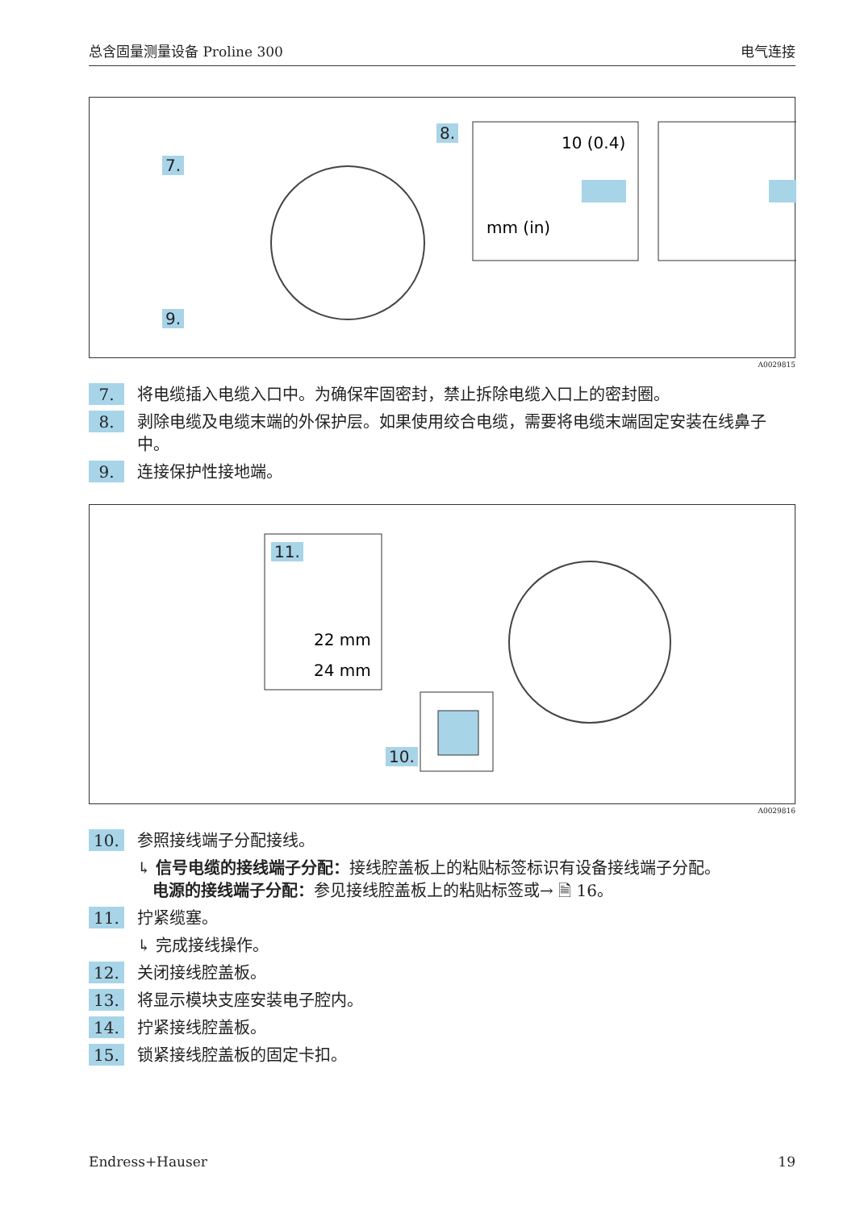总含固量测量设备 Proline 300 电气连接
7.
8.
9.
10 (0.4)
mm (in)
A0029815
7. 将电缆插入电缆入口中。为确保牢固密封，禁止拆除电缆入口上的密封圈。
8. 剥除电缆及电缆末端的外保护层。如果使用绞合电缆，需要将电缆末端固定安装在线鼻子中。
9. 连接保护性接地端。
11.
10.
22 mm
24 mm
A0029816
10. 参照接线端子分配接线。
↳ 信号电缆的接线端子分配：接线腔盖板上的粘贴标签标识有设备接线端子分配。
电源的接线端子分配：参见接线腔盖板上的粘贴标签或→ 🗎 16。
11. 拧紧缆塞。
↳ 完成接线操作。
12. 关闭接线腔盖板。
13. 将显示模块支座安装电子腔内。
14. 拧紧接线腔盖板。
15. 锁紧接线腔盖板的固定卡扣。
Endress+Hauser 19